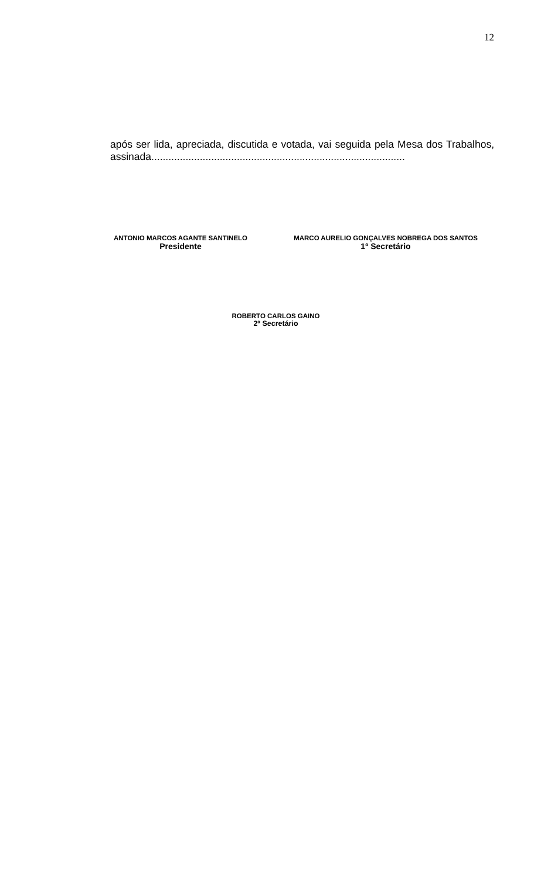12
após ser lida, apreciada, discutida e votada, vai seguida pela Mesa dos Trabalhos, assinada.........................................................................................
ANTONIO MARCOS AGANTE SANTINELO
Presidente
MARCO AURELIO GONÇALVES NOBREGA DOS SANTOS
1º Secretário
ROBERTO CARLOS GAINO
2º Secretário